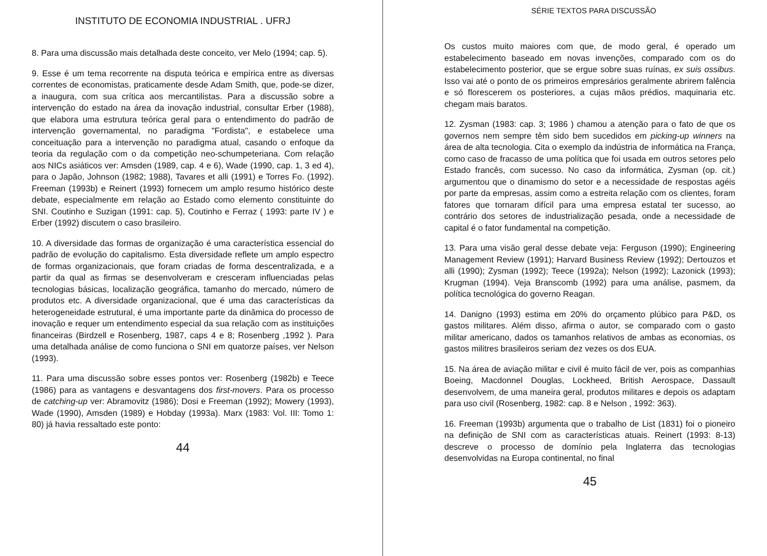INSTITUTO DE ECONOMIA INDUSTRIAL . UFRJ
8. Para uma discussão mais detalhada deste conceito, ver Melo (1994; cap. 5).
9. Esse é um tema recorrente na disputa teórica e empírica entre as diversas correntes de economistas, praticamente desde Adam Smith, que, pode-se dizer, a inaugura, com sua crítica aos mercantilistas. Para a discussão sobre a intervenção do estado na área da inovação industrial, consultar Erber (1988), que elabora uma estrutura teórica geral para o entendimento do padrão de intervenção governamental, no paradigma "Fordista", e estabelece uma conceituação para a intervenção no paradigma atual, casando o enfoque da teoria da regulação com o da competição neo-schumpeteriana. Com relação aos NICs asiáticos ver: Amsden (1989, cap. 4 e 6), Wade (1990, cap. 1, 3 ed 4), para o Japão, Johnson (1982; 1988), Tavares et alli (1991) e Torres Fo. (1992). Freeman (1993b) e Reinert (1993) fornecem um amplo resumo histórico deste debate, especialmente em relação ao Estado como elemento constituinte do SNI. Coutinho e Suzigan (1991: cap. 5), Coutinho e Ferraz ( 1993: parte IV ) e Erber (1992) discutem o caso brasileiro.
10. A diversidade das formas de organização é uma característica essencial do padrão de evolução do capitalismo. Esta diversidade reflete um amplo espectro de formas organizacionais, que foram criadas de forma descentralizada, e a partir da qual as firmas se desenvolveram e cresceram influenciadas pelas tecnologias básicas, localização geográfica, tamanho do mercado, número de produtos etc. A diversidade organizacional, que é uma das características da heterogeneidade estrutural, é uma importante parte da dinâmica do processo de inovação e requer um entendimento especial da sua relação com as instituições financeiras (Birdzell e Rosenberg, 1987, caps 4 e 8; Rosenberg ,1992 ). Para uma detalhada análise de como funciona o SNI em quatorze países, ver Nelson (1993).
11. Para uma discussão sobre esses pontos ver: Rosenberg (1982b) e Teece (1986) para as vantagens e desvantagens dos first-movers. Para os processo de catching-up ver: Abramovitz (1986); Dosi e Freeman (1992); Mowery (1993), Wade (1990), Amsden (1989) e Hobday (1993a). Marx (1983: Vol. III: Tomo 1: 80) já havia ressaltado este ponto:
44
SÉRIE TEXTOS PARA DISCUSSÃO
Os custos muito maiores com que, de modo geral, é operado um estabelecimento baseado em novas invenções, comparado com os do estabelecimento posterior, que se ergue sobre suas ruínas, ex suis ossibus. Isso vai até o ponto de os primeiros empresários geralmente abrirem falência e só florescerem os posteriores, a cujas mãos prédios, maquinaria etc. chegam mais baratos.
12. Zysman (1983: cap. 3; 1986 ) chamou a atenção para o fato de que os governos nem sempre têm sido bem sucedidos em picking-up winners na área de alta tecnologia. Cita o exemplo da indústria de informática na França, como caso de fracasso de uma política que foi usada em outros setores pelo Estado francês, com sucesso. No caso da informática, Zysman (op. cit.) argumentou que o dinamismo do setor e a necessidade de respostas agéis por parte da empresas, assim como a estreita relação com os clientes, foram fatores que tornaram difícil para uma empresa estatal ter sucesso, ao contrário dos setores de industrialização pesada, onde a necessidade de capital é o fator fundamental na competição.
13. Para uma visão geral desse debate veja: Ferguson (1990); Engineering Management Review (1991); Harvard Business Review (1992); Dertouzos et alli (1990); Zysman (1992); Teece (1992a); Nelson (1992); Lazonick (1993); Krugman (1994). Veja Branscomb (1992) para uma análise, pasmem, da política tecnológica do governo Reagan.
14. Danigno (1993) estima em 20% do orçamento plúbico para P&D, os gastos militares. Além disso, afirma o autor, se comparado com o gasto militar americano, dados os tamanhos relativos de ambas as economias, os gastos militres brasileiros seriam dez vezes os dos EUA.
15. Na área de aviação militar e civil é muito fácil de ver, pois as companhias Boeing, Macdonnel Douglas, Lockheed, British Aerospace, Dassault desenvolvem, de uma maneira geral, produtos militares e depois os adaptam para uso civil (Rosenberg, 1982: cap. 8 e Nelson , 1992: 363).
16. Freeman (1993b) argumenta que o trabalho de List (1831) foi o pioneiro na definição de SNI com as características atuais. Reinert (1993: 8-13) descreve o processo de domínio pela Inglaterra das tecnologias desenvolvidas na Europa continental, no final
45